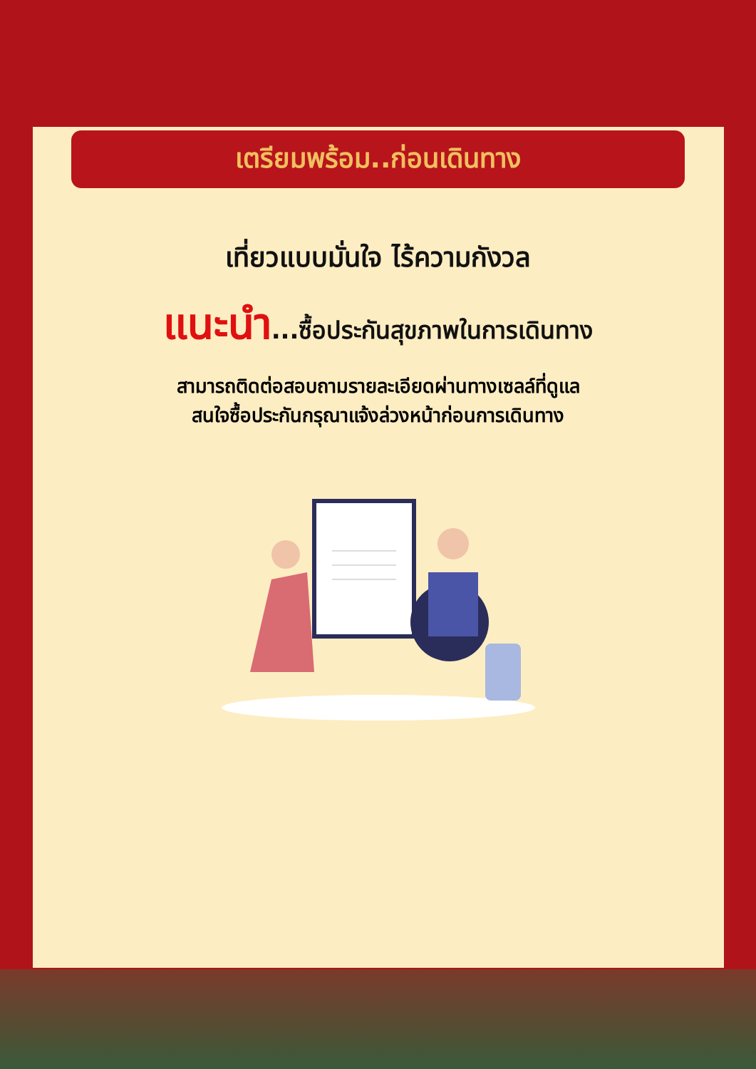เตรียมพร้อม..ก่อนเดินทาง
เที่ยวแบบมั่นใจ ไร้ความกังวล
แนะนำ...ซื้อประกันสุขภาพในการเดินทาง
สามารถติดต่อสอบถามรายละเอียดผ่านทางเซลล์ที่ดูแล
สนใจซื้อประกันกรุณาแจ้งล่วงหน้าก่อนการเดินทาง